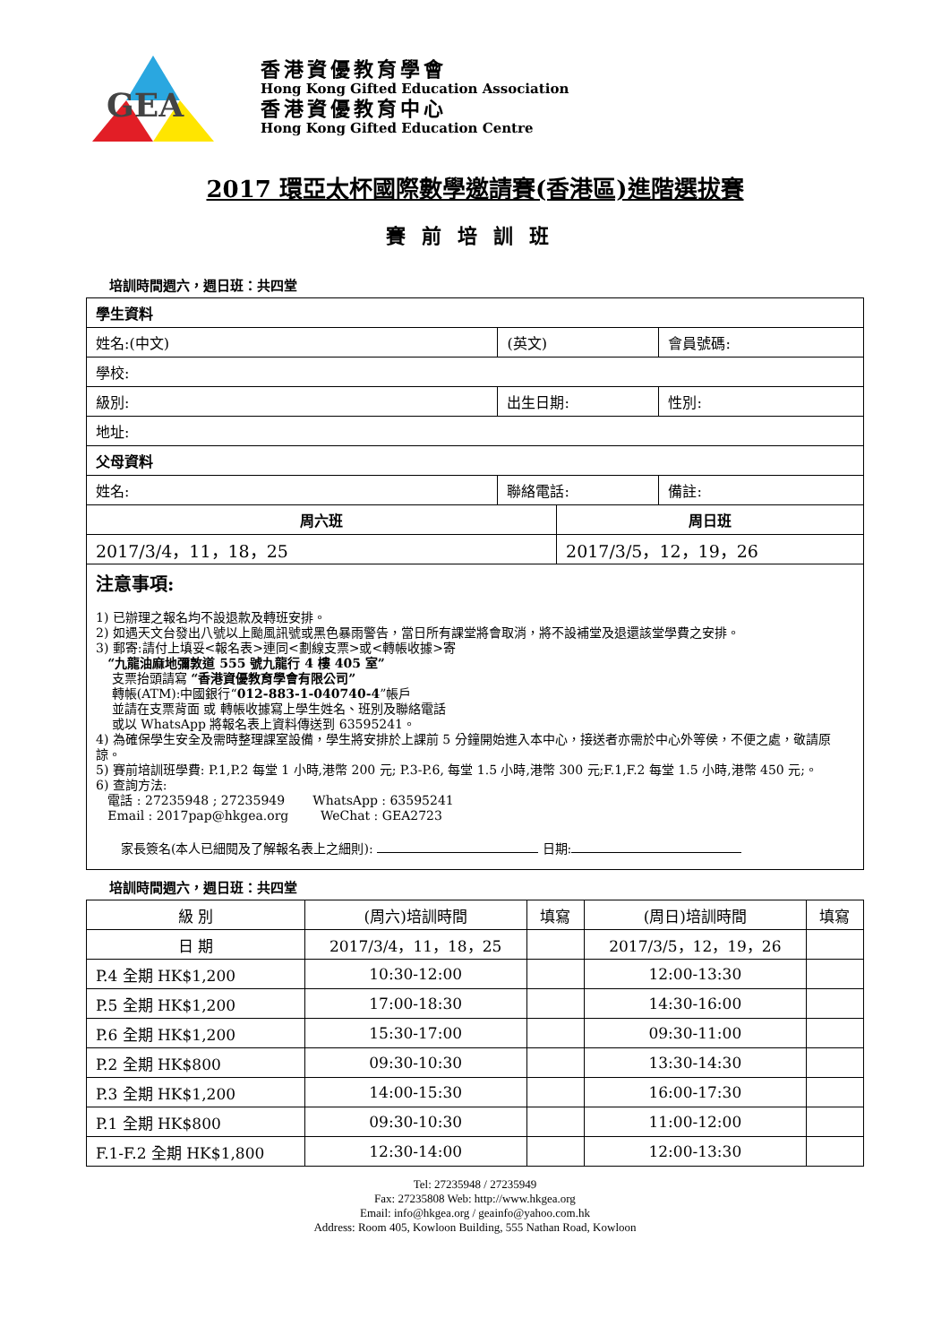GEA
香港資優教育學會
Hong Kong Gifted Education Association
香港資優教育中心
Hong Kong Gifted Education Centre
2017 環亞太杯國際數學邀請賽(香港區)進階選拔賽
賽前培訓班
培訓時間週六，週日班：共四堂
| 學生資料 | | | |
| 姓名:(中文) | (英文) | | 會員號碼: |
| 學校: | | | |
| 級別: | 出生日期: | | 性別: |
| 地址: | | | |
| 父母資料 | | | |
| 姓名: | 聯絡電話: | | 備註: |
| 周六班 | | 周日班 | |
| 2017/3/4，11，18，25 | | 2017/3/5，12，19，26 | |
注意事項:
1) 已辦理之報名均不設退款及轉班安排。
2) 如遇天文台發出八號以上颱風訊號或黑色暴雨警告，當日所有課堂將會取消，將不設補堂及退還該堂學費之安排。
3) 郵寄:請付上填妥<報名表>連同<劃線支票>或<轉帳收據>寄
“九龍油麻地彌敦道 555 號九龍行 4 樓 405 室”
支票抬頭請寫 “香港資優教育學會有限公司”
轉帳(ATM):中國銀行“012-883-1-040740-4”帳戶
並請在支票背面 或 轉帳收據寫上學生姓名、班別及聯絡電話
或以 WhatsApp 將報名表上資料傳送到 63595241。
4) 為確保學生安全及需時整理課室設備，學生將安排於上課前 5 分鐘開始進入本中心，接送者亦需於中心外等侯，不便之處，敬請原諒。
5) 賽前培訓班學費: P.1,P.2 每堂 1 小時,港幣 200 元; P.3-P.6, 每堂 1.5 小時,港幣 300 元;F.1,F.2 每堂 1.5 小時,港幣 450 元;。
6) 查詢方法:
電話 : 27235948 ; 27235949 WhatsApp : 63595241
Email : 2017pap@hkgea.org WeChat : GEA2723
家長簽名(本人已細閱及了解報名表上之細則): 日期:
培訓時間週六，週日班：共四堂
| 級 別 | (周六)培訓時間 | 填寫 | (周日)培訓時間 | 填寫 |
| 日 期 | 2017/3/4，11，18，25 | | 2017/3/5，12，19，26 | |
| P.4 全期 HK$1,200 | 10:30-12:00 | | 12:00-13:30 | |
| P.5 全期 HK$1,200 | 17:00-18:30 | | 14:30-16:00 | |
| P.6 全期 HK$1,200 | 15:30-17:00 | | 09:30-11:00 | |
| P.2 全期 HK$800 | 09:30-10:30 | | 13:30-14:30 | |
| P.3 全期 HK$1,200 | 14:00-15:30 | | 16:00-17:30 | |
| P.1 全期 HK$800 | 09:30-10:30 | | 11:00-12:00 | |
| F.1-F.2 全期 HK$1,800 | 12:30-14:00 | | 12:00-13:30 | |
Tel: 27235948 / 27235949
Fax: 27235808 Web: http://www.hkgea.org
Email: info@hkgea.org / geainfo@yahoo.com.hk
Address: Room 405, Kowloon Building, 555 Nathan Road, Kowloon